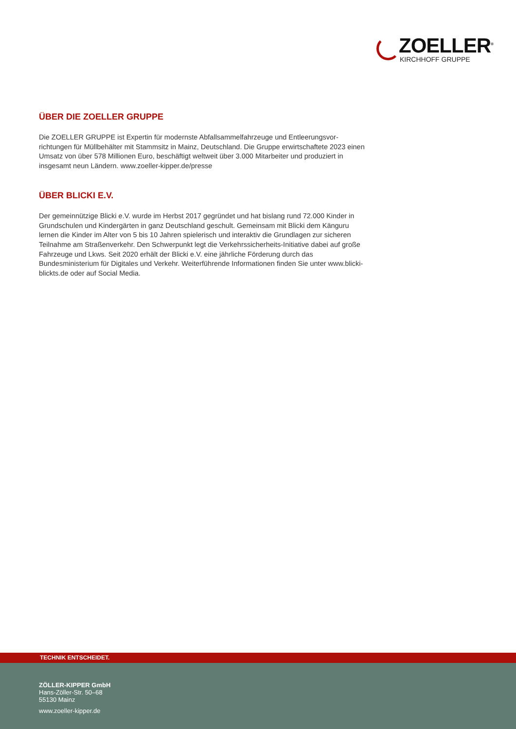ZOELLER<sup>®</sup>
KIRCHHOFF GRUPPE
ÜBER DIE ZOELLER GRUPPE
Die ZOELLER GRUPPE ist Expertin für modernste Abfallsammelfahrzeuge und Entleerungsvor-richtungen für Müllbehälter mit Stammsitz in Mainz, Deutschland. Die Gruppe erwirtschaftete 2023 einen Umsatz von über 578 Millionen Euro, beschäftigt weltweit über 3.000 Mitarbeiter und produziert in insgesamt neun Ländern. www.zoeller-kipper.de/presse
ÜBER BLICKI E.V.
Der gemeinnützige Blicki e.V. wurde im Herbst 2017 gegründet und hat bislang rund 72.000 Kinder in Grundschulen und Kindergärten in ganz Deutschland geschult. Gemeinsam mit Blicki dem Känguru lernen die Kinder im Alter von 5 bis 10 Jahren spielerisch und interaktiv die Grundlagen zur sicheren Teilnahme am Straßenverkehr. Den Schwerpunkt legt die Verkehrssicherheits-Initiative dabei auf große Fahrzeuge und Lkws. Seit 2020 erhält der Blicki e.V. eine jährliche Förderung durch das Bundesministerium für Digitales und Verkehr. Weiterführende Informationen finden Sie unter www.blicki-blickts.de oder auf Social Media.
TECHNIK ENTSCHEIDET.
ZÖLLER-KIPPER GmbH
Hans-Zöller-Str. 50–68
55130 Mainz
www.zoeller-kipper.de